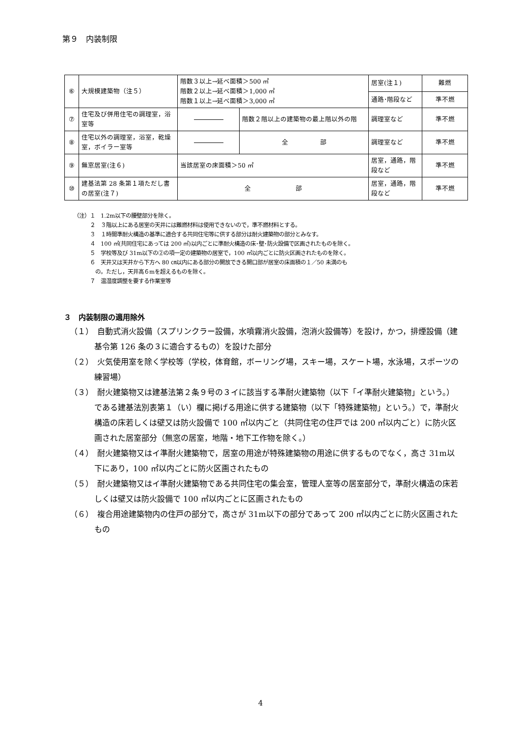第９　内装制限
| ⑥ | 大規模建築物（注５） | 階数３以上→延べ面積＞500 ㎡ 階数２以上→延べ面積＞1,000 ㎡ 階数１以上→延べ面積＞3,000 ㎡ | | 居室(注１) | 難燃 |
| | | | | 通路･階段など | 準不燃 |
| ⑦ | 住宅及び併用住宅の調理室，浴室等 | | 階数２階以上の建築物の最上階以外の階 | 調理室など | 準不燃 |
| ⑧ | 住宅以外の調理室，浴室，乾燥室，ボイラー室等 | | 全 部 | 調理室など | 準不燃 |
| ⑨ | 無窓居室(注６) | 当該居室の床面積＞50 ㎡ | | 居室，通路，階段など | 準不燃 |
| ⑩ | 建基法第 28 条第１項ただし書の居室(注７) | 全 部 | | 居室，通路，階段など | 準不燃 |
（注）１　1.2m以下の腰壁部分を除く。
　　　２　３階以上にある居室の天井には難燃材料は使用できないので，準不燃材料とする。
　　　３　１時間準耐火構造の基準に適合する共同住宅等に供する部分は耐火建築物の部分とみなす。
　　　４　100 ㎡(共同住宅にあっては 200 ㎡)以内ごとに準耐火構造の床･壁･防火設備で区画されたものを除く。
　　　５　学校等及び 31m以下の②の項一定の建築物の居室で，100 ㎡以内ごとに防火区画されたものを除く。
　　　６　天井又は天井から下方へ 80 ㎝以内にある部分の開放できる開口部が居室の床面積の１／50 未満のも
　　　　の。ただし，天井高６mを超えるものを除く。
　　　７　温湿度調整を要する作業室等
３　内装制限の適用除外
（１）　自動式消火設備（スプリンクラー設備，水噴霧消火設備，泡消火設備等）を設け，かつ，排煙設備（建基令第 126 条の３に適合するもの）を設けた部分
（２）　火気使用室を除く学校等（学校，体育館，ボーリング場，スキー場，スケート場，水泳場，スポーツの練習場）
（３）　耐火建築物又は建基法第２条９号の３イに該当する準耐火建築物（以下「イ準耐火建築物」という。）である建基法別表第１（い）欄に掲げる用途に供する建築物（以下「特殊建築物」という。）で，準耐火構造の床若しくは壁又は防火設備で 100 ㎡以内ごと（共同住宅の住戸では 200 ㎡以内ごと）に防火区画された居室部分（無窓の居室，地階・地下工作物を除く。）
（４）　耐火建築物又はイ準耐火建築物で，居室の用途が特殊建築物の用途に供するものでなく，高さ 31m以下にあり，100 ㎡以内ごとに防火区画されたもの
（５）　耐火建築物又はイ準耐火建築物である共同住宅の集会室，管理人室等の居室部分で，準耐火構造の床若しくは壁又は防火設備で 100 ㎡以内ごとに区画されたもの
（６）　複合用途建築物内の住戸の部分で，高さが 31m以下の部分であって 200 ㎡以内ごとに防火区画されたもの
4